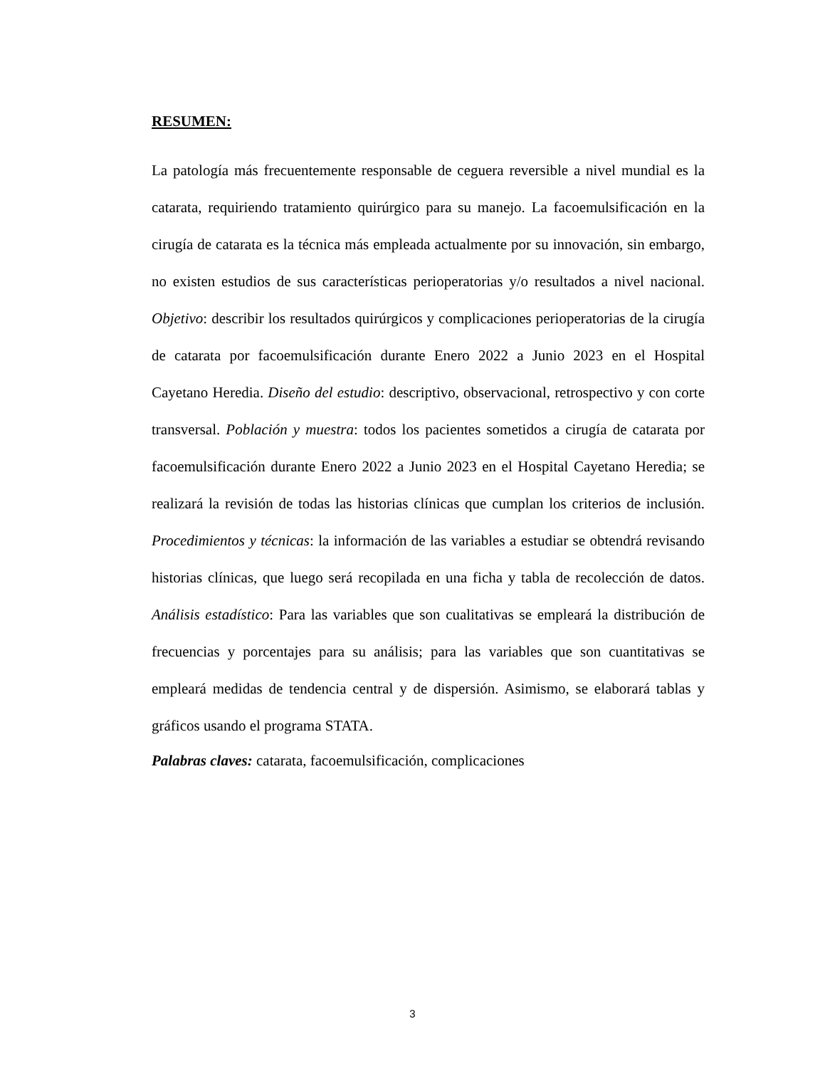RESUMEN:
La patología más frecuentemente responsable de ceguera reversible a nivel mundial es la catarata, requiriendo tratamiento quirúrgico para su manejo. La facoemulsificación en la cirugía de catarata es la técnica más empleada actualmente por su innovación, sin embargo, no existen estudios de sus características perioperatorias y/o resultados a nivel nacional. Objetivo: describir los resultados quirúrgicos y complicaciones perioperatorias de la cirugía de catarata por facoemulsificación durante Enero 2022 a Junio 2023 en el Hospital Cayetano Heredia. Diseño del estudio: descriptivo, observacional, retrospectivo y con corte transversal. Población y muestra: todos los pacientes sometidos a cirugía de catarata por facoemulsificación durante Enero 2022 a Junio 2023 en el Hospital Cayetano Heredia; se realizará la revisión de todas las historias clínicas que cumplan los criterios de inclusión. Procedimientos y técnicas: la información de las variables a estudiar se obtendrá revisando historias clínicas, que luego será recopilada en una ficha y tabla de recolección de datos. Análisis estadístico: Para las variables que son cualitativas se empleará la distribución de frecuencias y porcentajes para su análisis; para las variables que son cuantitativas se empleará medidas de tendencia central y de dispersión. Asimismo, se elaborará tablas y gráficos usando el programa STATA.
Palabras claves: catarata, facoemulsificación, complicaciones
3